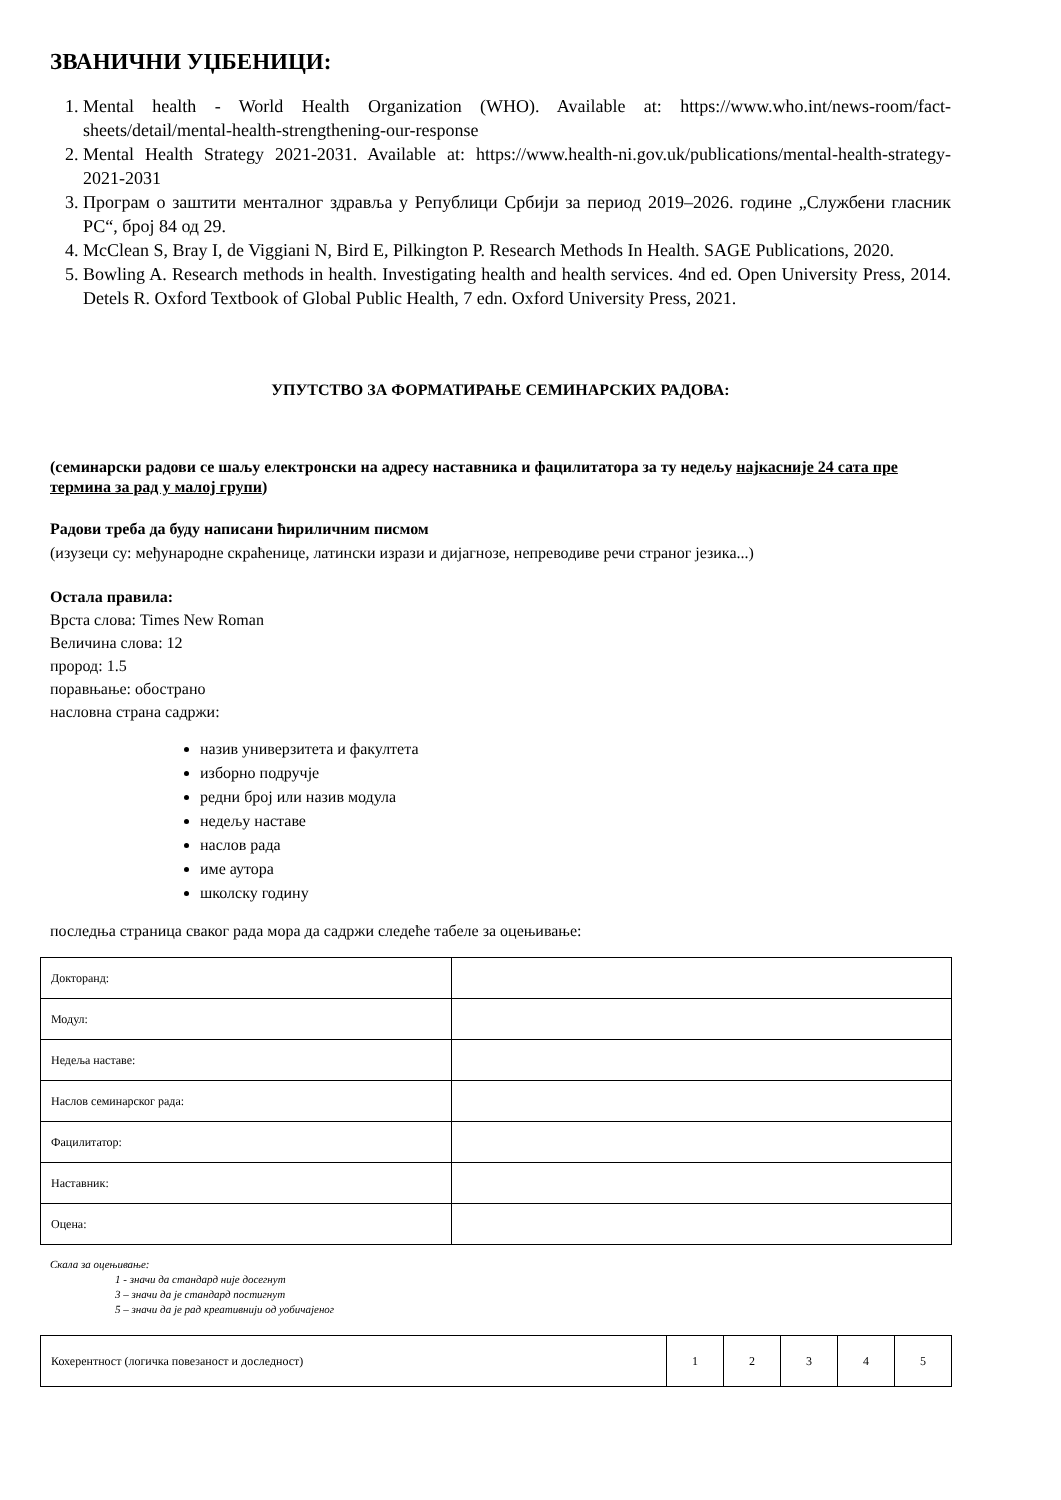ЗВАНИЧНИ УЏБЕНИЦИ:
1. Mental health - World Health Organization (WHO). Available at: https://www.who.int/news-room/fact-sheets/detail/mental-health-strengthening-our-response
2. Mental Health Strategy 2021-2031. Available at: https://www.health-ni.gov.uk/publications/mental-health-strategy-2021-2031
3. Програм о заштити менталног здравља у Републици Србији за период 2019–2026. године „Службени гласник РС“, број 84 од 29.
4. McClean S, Bray I, de Viggiani N, Bird E, Pilkington P. Research Methods In Health. SAGE Publications, 2020.
5. Bowling A. Research methods in health. Investigating health and health services. 4nd ed. Open University Press, 2014. Detels R. Oxford Textbook of Global Public Health, 7 edn. Oxford University Press, 2021.
УПУТСТВО ЗА ФОРМАТИРАЊЕ СЕМИНАРСКИХ РАДОВА:
(семинарски радови се шаљу електронски на адресу наставника и фацилитатора за ту недељу најкасније 24 сата пре термина за рад у малој групи)
Радови треба да буду написани ћириличним писмом
(изузеци су: међународне скраћенице, латински изрази и дијагнозе, непреводиве речи страног језика...)
Остала правила:
Врста слова: Times New Roman
Величина слова: 12
прород: 1.5
поравњање: обострано
насловна страна садржи:
назив универзитета и факултета
изборно подручје
редни број или назив модула
недељу наставе
наслов рада
име аутора
школску годину
последња страница сваког рада мора да садржи следеће табеле за оцењивање:
| Докторанд: | |
| Модул: | |
| Недеља наставе: | |
| Наслов семинарског рада: | |
| Фацилитатор: | |
| Наставник: | |
| Оцена: | |
Скала за оцењивање:
1 - значи да стандард није досегнут
3 – значи да је стандард постигнут
5 – значи да је рад креативнији од уобичајеног
| Кохерентност (логичка повезаност и доследност) | 1 | 2 | 3 | 4 | 5 |